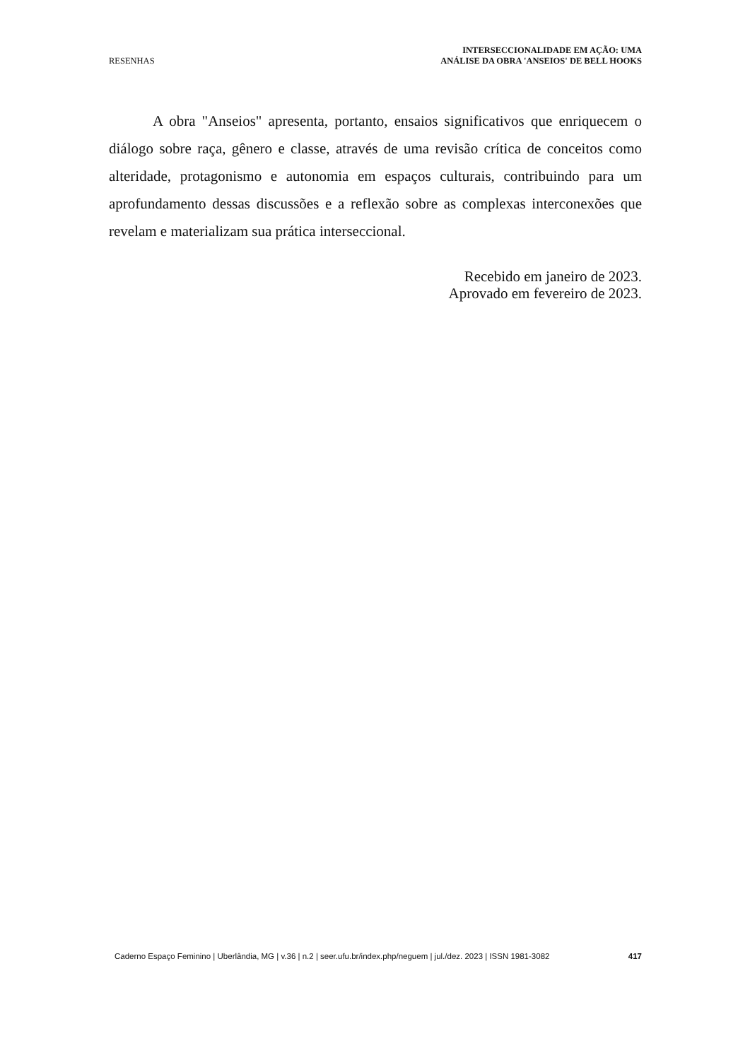RESENHAS
INTERSECCIONALIDADE EM AÇÃO: UMA
ANÁLISE DA OBRA 'ANSEIOS' DE BELL HOOKS
A obra "Anseios" apresenta, portanto, ensaios significativos que enriquecem o diálogo sobre raça, gênero e classe, através de uma revisão crítica de conceitos como alteridade, protagonismo e autonomia em espaços culturais, contribuindo para um aprofundamento dessas discussões e a reflexão sobre as complexas interconexões que revelam e materializam sua prática interseccional.
Recebido em janeiro de 2023.
Aprovado em fevereiro de 2023.
Caderno Espaço Feminino | Uberlândia, MG | v.36 | n.2 | seer.ufu.br/index.php/neguem | jul./dez. 2023 | ISSN 1981-3082 417